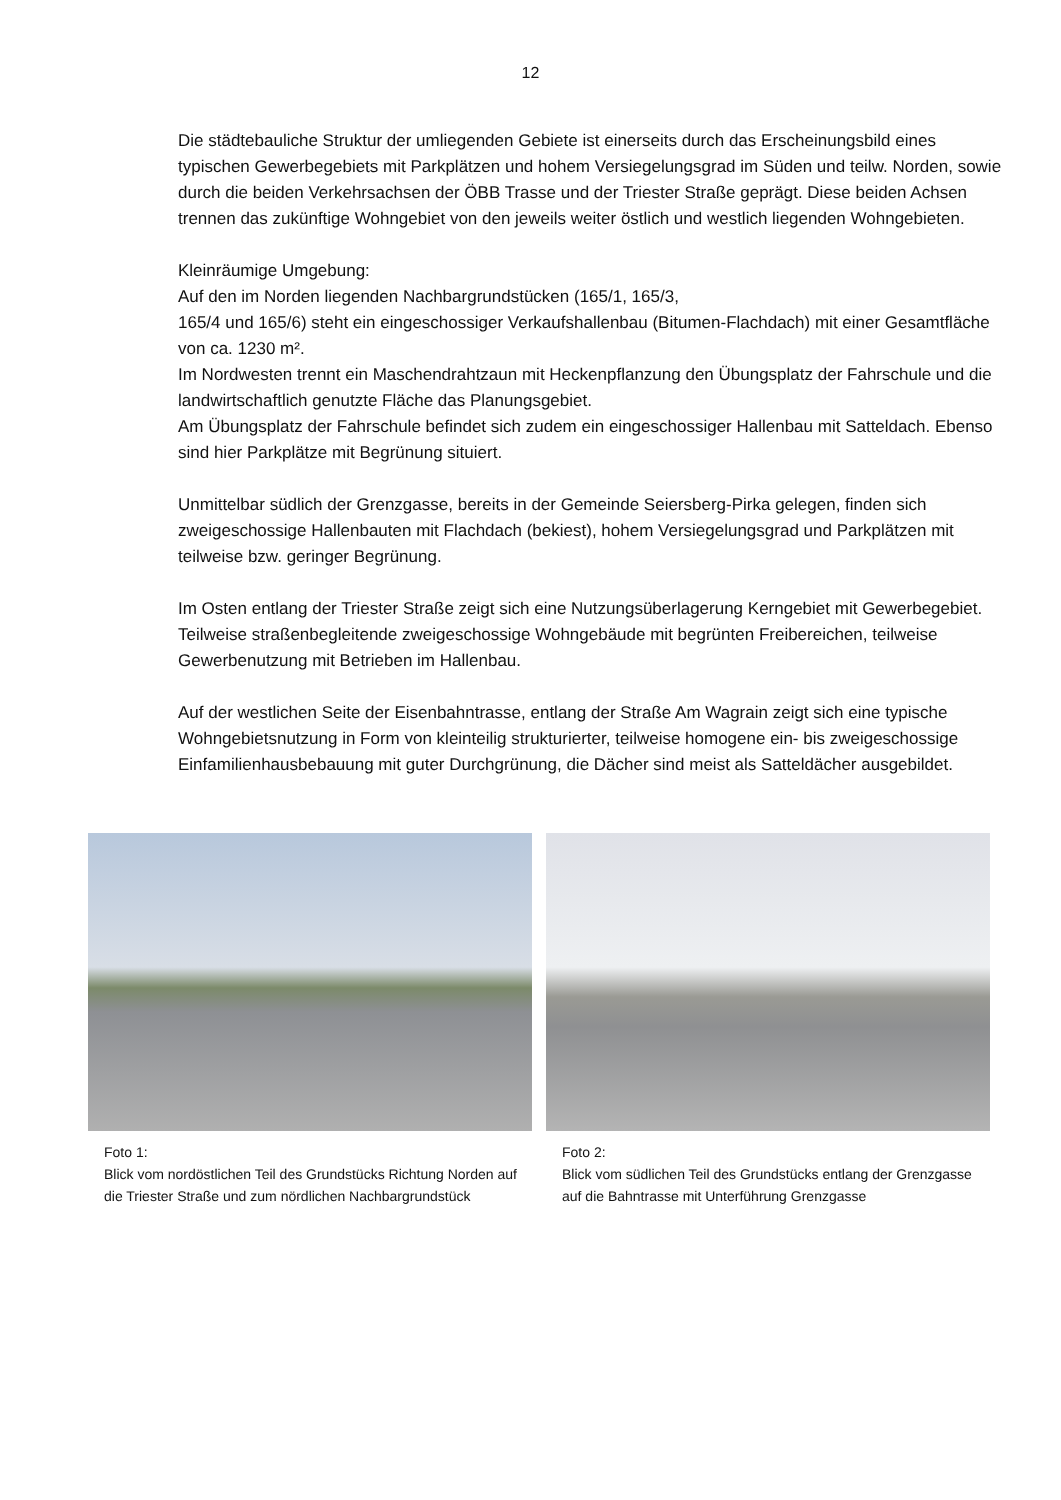12
Die städtebauliche Struktur der umliegenden Gebiete ist einerseits durch das Erscheinungsbild eines typischen Gewerbegebiets mit Parkplätzen und hohem Versiegelungsgrad im Süden und teilw. Norden, sowie durch die beiden Verkehrsachsen der ÖBB Trasse und der Triester Straße geprägt. Diese beiden Achsen trennen das zukünftige Wohngebiet von den jeweils weiter östlich und westlich liegenden Wohngebieten.
Kleinräumige Umgebung:
Auf den im Norden liegenden Nachbargrundstücken (165/1, 165/3,
165/4 und 165/6) steht ein eingeschossiger Verkaufshallenbau (Bitumen-Flachdach) mit einer Gesamtfläche von ca. 1230 m².
Im Nordwesten trennt ein Maschendrahtzaun mit Heckenpflanzung den Übungsplatz der Fahrschule und die landwirtschaftlich genutzte Fläche das Planungsgebiet.
Am Übungsplatz der Fahrschule befindet sich zudem ein eingeschossiger Hallenbau mit Satteldach. Ebenso sind hier Parkplätze mit Begrünung situiert.
Unmittelbar südlich der Grenzgasse, bereits in der Gemeinde Seiersberg-Pirka gelegen, finden sich zweigeschossige Hallenbauten mit Flachdach (bekiest), hohem Versiegelungsgrad und Parkplätzen mit teilweise bzw. geringer Begrünung.
Im Osten entlang der Triester Straße zeigt sich eine Nutzungsüberlagerung Kerngebiet mit Gewerbegebiet. Teilweise straßenbegleitende zweigeschossige Wohngebäude mit begrünten Freibereichen, teilweise Gewerbenutzung mit Betrieben im Hallenbau.
Auf der westlichen Seite der Eisenbahntrasse, entlang der Straße Am Wagrain zeigt sich eine typische Wohngebietsnutzung in Form von kleinteilig strukturierter, teilweise homogene ein- bis zweigeschossige Einfamilienhausbebauung mit guter Durchgrünung, die Dächer sind meist als Satteldächer ausgebildet.
Foto 1:
Blick vom nordöstlichen Teil des Grundstücks Richtung Norden auf die Triester Straße und zum nördlichen Nachbargrundstück
Foto 2:
Blick vom südlichen Teil des Grundstücks entlang der Grenzgasse auf die Bahntrasse mit Unterführung Grenzgasse